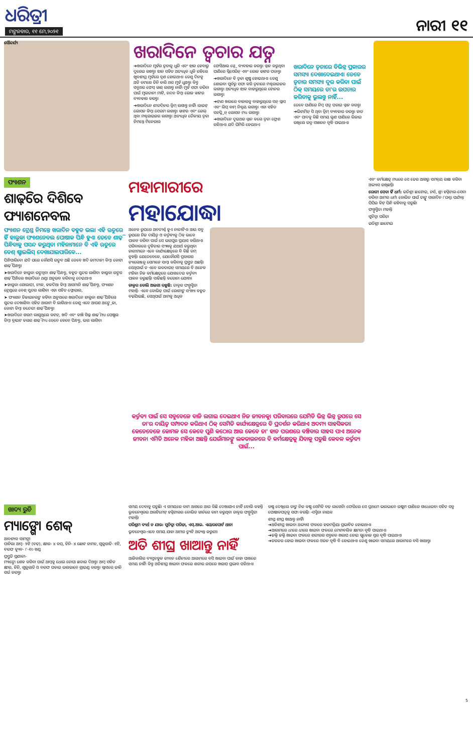ଧରିତ୍ରୀ
ମଙ୍ଗଳବାର, ୧୧ ମେ,୨୦୨୧
ନାରୀ ୧୧
ସୌନ୍ଦର୍ଯ୍ୟ
ଖରାଦିନେ ତ୍ୱଚାର ଯତ୍ନ
➔ଖରାଦିନେ ମୁହଁର ତ୍ୱଚାକୁ ଧୂଳି ଏବଂ ଝାଳ ହେବାରୁ ଦୂରେଇ ରଖନ୍ତୁ। ଝାଳ ସହିତ ଅତ୍ୟଧିକ ଧୂଳି ରହିଲେ ଖୁବଶୀଘ୍ର ମୁହଁରେ ବ୍ରଣ ହୋଇଥାଏ। ତେଣୁ ଦିନକୁ ଅତି କମରେ ତିନି ଚାରି ଥର ମୁହଁ ଧୁଅନ୍ତୁ। କିନ୍ତୁ ସବୁଥର ଫେସ୍ ୱାଶ୍ ଲଗାନ୍ତୁ ନାହିଁ। ମୁହଁ ସଫା କରିବା ପାଇଁ ମୁଲତାନୀ ମାଟି, ଚନ୍ଦନ କିମ୍ବା ରୋଜ ୱାଟର ବ୍ୟବହାର କରନ୍ତୁ।
➔ଖରାଦିନେ ଶୀତଦିନର କ୍ରିମ୍ ଲଗାନ୍ତୁ ନାହିଁ। ଲାଇଟ୍ ଲୋସନ କିମ୍ବା ସେରମ ଲଗାନ୍ତୁ। ୱାଟର ଏବଂ ଜେଲ୍ ଥିବା ମଶ୍ଚରାଇଜର ଲଗାନ୍ତୁ। ଅତ୍ୟଧିକ ତୈଳୀୟ ତ୍ୱଚା ନିମନ୍ତେ ମିନେରାଲ
ଫେସିଆଲ ସ୍ପ୍ରେ ବ୍ୟବହାର କରନ୍ତୁ। ସ୍ନାନ କରୁଥିବା ପାଣିରେ ଗ୍ଲିସେରିନ୍ ଏବଂ ରୋଜ ୱାଟର ପକାନ୍ତୁ।
➔ଖରାଦିନେ ବି ତ୍ୱଚା ଶୁଷ୍କ ହୋଇଥାଏ। ତେଣୁ ଶୋଇବା ପୂର୍ବରୁ ସଫା କରି ତ୍ୱଚାରେ ମଶ୍ଚରାଇଜର ଲଗାନ୍ତୁ। ଅତ୍ୟଧିକ ଝାଳ ବାହାରୁଥିଲେ ଟୋନର ଲଗାନ୍ତୁ।
➔ଟାଣ ଖରାରେ ବାହାରକୁ ବାହାରୁଥିଲେ ସନ୍ ଗ୍ଲାସ ଏବଂ ଲିପ୍ ବାମ୍ ନିଶ୍ଚୟ ଲଗାନ୍ତୁ। ଏହା ସହିତ ସନସ୍କ୍ରିନ୍ ଲୋସନ ମଧ୍ୟ ଲଗାନ୍ତୁ।
➔ଖରାଦିନେ ଦୁଇଥର ସ୍ନାନ କଲେ ତ୍ୱଚା ଫ୍ରେଶ ରହିଥାଏ। ଯଦି ଘିମିରି ହେଉଥାଏ
ଖରାଦିନେ ତ୍ୱଚାରେ ବିଭିନ୍ନ ପ୍ରକାରର ସମସ୍ୟା ଦେଖାଦେଇଥାଏ। ତେବେ ତ୍ୱଚାର ସମସ୍ୟା ଦୂର କରିବା ପାଇଁ ଠିକ୍ ସମୟରେ ତା'ର ଉପଚାର କରିବାକୁ ଭୁଲନ୍ତୁ ନାହିଁ...
ତେବେ ପାଣିରେ ନିମ୍ବ ପତ୍ର ପକାଇ ସ୍ନାନ କରନ୍ତୁ।
➔ଭିଟାମିନ୍ ସି ଥିବା କ୍ରିମ୍ ବ୍ୟବହାର କରନ୍ତୁ। ହାତ ଏବଂ ପାଦକୁ କିଛି ସମୟ ଲୁଣ ପାଣିରେ ଭିଜାଇ ରଖିଲେ ରକ୍ତ ସଞ୍ଚାଳନ ବୃଦ୍ଧି ପାଇଥାଏ।
ଫ୍ୟାଶନ
ଶାଢ଼ିରେ ଦିଶିବେ ଫ୍ୟାଶନେବଲ
ଫ୍ୟାଶନ ଟ୍ରେଣ୍ଡ ନିମନ୍ତେ ଖରାଦିନ ବହୁତ ଭଲ। ଏହି ଋତୁରେ ହିଁ ହାଲୁକା ଫ୍ୟାଶନେବଲ ପୋଷାକ ପିନ୍ଧି ହୁଏ। ତେବେ ଶାଢ଼ି ପିନ୍ଧିବାକୁ ପସନ୍ଦ କରୁଥିବା ମହିଳାମାନେ ବି ଏହି ଋତୁରେ ବେଶ୍ ଷ୍ଟାଇଲିସ୍ ଦେଖାଯାଇପାରିବେ...
ପିନ୍ଧିପାରିବେ। ଯଦି ଘରେ କୌଣସି ଉତ୍ସବ ଅଛି ତେବେ ଖଦି ଜମଦାନୀ କିମ୍ବା କୋଟା ଶାଢ଼ି ପିନ୍ଧନ୍ତୁ।
➤ଖରାଦିନେ ହାଲୁକା ରଙ୍ଗଥିବା ଶାଢ଼ି ପିନ୍ଧନ୍ତୁ, ବହୁତ ସୁନ୍ଦର ଲାଗିବ। ହାଲୁକା ରଙ୍ଗର ଶାଢ଼ି ପିନ୍ଧିଲେ ଖରାଦିନେ ଥଣ୍ଡା ଅନୁଭବ କରିବାକୁ ଦେଇଥାଏ।
➤ହାଲୁକା ଗୋଲାପୀ, ନୀଳ, ହଳଦିଆ କିମ୍ବା ଆସମାନି ଶାଢ଼ି ପିନ୍ଧନ୍ତୁ, ଫ୍ୟାଶନ ଟ୍ରେଣ୍ଡରେ ବେଶ୍ ସୁନ୍ଦର ଲାଗିବ। ଏହା ସହିତ ଫ୍ଲୋରାଲ,
➤ ଫ୍ୟାଶନ ଡିଜାଇନରଙ୍କ କହିବା ଅନୁସାରେ ଖରାଦିନେ ହାଲୁକା ଶାଢ଼ି ପିନ୍ଧିଲେ ସୁନ୍ଦର ଦେଖାଯିବା ସହିତ ଆରାମ ବି ଲାଗିଥାଏ। ତେଣୁ ଏବେ ଆପଣ ଅଙ୍ଗ୍ରେଜା, କୋଟା କିମ୍ବା ଚନ୍ଦେରୀ ଶାଢ଼ି ପିନ୍ଧନ୍ତୁ।
➤ଖରାଦିନେ ଗରମ ଲାଗୁଥିଲେ କଟନ୍, ଖଦି ଏବଂ କାଞ୍ଚି ସିଲ୍କ ଶାଢ଼ି ମଧ୍ୟ ପେଷ୍ଟଲ କିମ୍ବା ବ୍ରାଇଟ କଲର ଶାଢ଼ି ମଧ୍ୟ କେବେ କେବେ ପିନ୍ଧନ୍ତୁ, ଭଲ ଲାଗିବ।
ମହାମାରୀରେ
ମହାଯୋଦ୍ଧା
ଅନେକ ରୂପରେ ଅବତୀର୍ଣ୍ଣ ହୁଏ ନାରୀଟିଏ। ଆଉ ସବୁ ରୂପରେ ନିଜ ଦାୟିତ୍ୱ ଓ କର୍ତ୍ତବ୍ୟକୁ ଠିକ୍ ଭାବେ ପାଳନ କରିବା ପାଇଁ ସେ ଭରପୂର ପ୍ରୟାସ କରିଥାଏ। ପରିବାରରେ ଦୁହିତାର ସଂଜ୍ଞାକୁ ଯଥାର୍ଥ କରୁଥିବା ନାରୀମାନେ ଏବେ କାର୍ଯ୍ୟକ୍ଷେତ୍ରରେ ବି କିଛି କମ୍ ନୁହନ୍ତି। ଯେତେବେଳେ, ଯେକୌଣସି ପ୍ରକାରର ଚ୍ୟାଲେଞ୍ଜକୁ ସେମାନେ ସାମ୍ନା କରିବାକୁ ପ୍ରସ୍ତୁତ ଅଛନ୍ତି। ସେଥିପାଇଁ ତ ଏବେ ଲକଡାଉନ୍ ସମୟରେ ବି ଅନେକ ମହିଳା ନିଜ କର୍ମକ୍ଷେତ୍ରରେ ଯୋଗଦେଇ କର୍ତ୍ତବ୍ୟ ପାଳନ କରୁଛନ୍ତି। ସାଜିଛନ୍ତି କରୋନା ଯୋଦ୍ଧା।
ଡାକ୍ତର ବୋଲି ଅଲଗା ରହୁଛି: ଡାକ୍ତର ଫଲ୍ଗୁସ୍ମିତା ମହାନ୍ତି- ଏବେ କୋଭିଡ୍ ପାଇଁ ରୋଗୀଙ୍କ ସଂଖ୍ୟା ବହୁତ ବଢ଼ିଯାଇଛି, ସେଥିପାଇଁ ଆମକୁ ଅଧିକ
କର୍ତ୍ତବ୍ୟ ପାଇଁ ସେ ସବୁବେଳେ ବାଜି ଲଗାଇ ଦେଇଥାଏ ନିଜ ଜୀବନକୁ। ପରିବାରରେ ଯେମିତି ଭିନ୍ନ ଭିନ୍ନ ରୂପରେ ସେ ତା'ର ଦାୟିତ୍ୱ ସମ୍ପାଦନ କରିଥାଏ ଠିକ୍ ସେମିତି କାର୍ଯ୍ୟକ୍ଷେତ୍ରରେ ବି ପ୍ରଦର୍ଶନ କରିଥାଏ ଅଦମ୍ୟ ସାହସିକତା। କେତେବେଳେ କୋମଳ ସେ କେବେ ପୁଣି କଠୋର ଆଉ କେବେ ତା' ହାତ ପରଶରେ ବଞ୍ଚିବାର ସାହସ ପାଏ ଅନେକ ଜୀବନ। ଏମିତି ଅନେକ ମହିଳା ଅଛନ୍ତି ଯେଉଁମାନଙ୍କୁ ଲକଡାଉନରେ ବି କର୍ମକ୍ଷେତ୍ରକୁ ଯିବାକୁ ପଡୁଛି କେବଳ କର୍ତ୍ତବ୍ୟ ପାଇଁ...
ଏବଂ କର୍ମକ୍ଷେତ୍ର ମଧ୍ୟରେ ସେ ଢେର ଆଗରୁ ସମନ୍ୱୟ ରକ୍ଷା କରିବା ଅଭ୍ୟାସ ରଖିଛନ୍ତି।
ରୋଗୀ ସେବା ହିଁ ଧର୍ମ: ଇତିଶ୍ରୀ ଛାଟୋଇ, ନର୍ସ, ଶ୍ରୀ ହସ୍ପିଟାଲ-ସେବା କରିବା ଆମର ଧର୍ମ। କୋଭିଡ ପାଇଁ ତାଙ୍କୁ ସାରାଦିନ ୮ଘଣ୍ଟା ପର୍ଯ୍ୟନ୍ତ ପିପିଇ କିଟ୍ ପିନ୍ଧି ରହିବାକୁ ପଡୁଛି।
ଫଲ୍ଗୁସ୍ମିତା ମହାନ୍ତି
ସୁଚିତ୍ରା ପରିଡ଼ା
ଇତିଶ୍ରୀ ଛାଟୋଇ
ଖାଦ୍ୟ ରୁଚି
ମ୍ୟାଙ୍ଗୋ ଶେକ୍
ଆବଶ୍ୟକ ସାମଗ୍ରୀ
ପାଚିଲା ଆମ୍ବ- ୨ଟି (ବଡ଼), କ୍ଷୀର- ୪ କପ୍, ଚିନି- ୪ ଛୋଟ ଚାମଚ, ଗୁଜୁରାତି- ୧ଟି, ବରଫ କ୍ୟୁବ- ୮-୧୦ ଖଣ୍ଡ
ପ୍ରସ୍ତୁତି ପ୍ରଣାଳୀ-
ମ୍ୟାଙ୍ଗୋ ଶେକ କରିବା ପାଇଁ ଆମ୍ବକୁ ଧୋଇ ଚୋପା ଛଡାଇ ଦିଅନ୍ତୁ। ଆମ୍ବ ସହିତ କ୍ଷୀର, ଚିନି, ଗୁଜୁରାତି ଓ ବରଫ ପକାଇ ଭଲଭାବେ ଗ୍ରାଇଣ୍ଡ କରନ୍ତୁ। ଗ୍ଲାସରେ ଢାଳି ସର୍ଭ କରନ୍ତୁ।
ସମୟ ଦେବାକୁ ପଡୁଛି। ଏ ସମୟରେ କାମ ଆଗରେ ଆଉ କିଛି ଦେଖାଯାଏ ନାହିଁ ବୋଲି କହନ୍ତି ଭୁବନେଶ୍ୱରର ଅଲଟିମେଟ୍ ହସ୍ପିଟାଲର କୋଭିଡ ୱାର୍ଡରେ କାମ କରୁଥିବା ଡାକ୍ତର ଫଲ୍ଗୁସ୍ମିତା ମହାନ୍ତି।
ପରିଶ୍ରମ ବ୍ୟର୍ଥ ନ ଯାଉ: ସୁଚିତ୍ରା ପରିଡ଼ା, ଏସ୍.ଆଇ. ଏୟାରପୋର୍ଟ ଥାନା
ଭୁବନେଶ୍ୱର-ଏବେ ସମୟ ଯାହା ଆମର ଡ୍ୟୁଟି ଅତ୍ୟନ୍ତ ଜରୁରୀ।
ଅତି ଶୀଘ୍ର ଖାଆନ୍ତୁ ନାହିଁ
ଆଜିକାଲିର ବ୍ୟସ୍ତବହୁଳ ଜୀବନ ଶୈଳୀରେ ଆରାମରେ ବସି ଖାଇବା ପାଇଁ କାହା ପାଖରେ ସମୟ ନାହିଁ। କିନ୍ତୁ ଅତିଶୀଘ୍ର ଖାଇବା ଫଳରେ ଶରୀର ଉପରେ ଖରାପ ପ୍ରଭାବ ପଡିଥାଏ।
କଷ୍ଟ ଦେଖିଲେ ତାଙ୍କ ନିଜ କଷ୍ଟ ସେମିତି ବଡ଼ ଲାଗେନି। ଫେରିଲେ ସେ ପ୍ରଥମେ ଭଲଭାବେ ଉଷୁମ ପାଣିରେ ଗାଧୋଇବା ସହିତ ସବୁ ପୋଷାକପତ୍ରକୁ ସଫା କରନ୍ତି। -ସସ୍ମିତା ନାୟକ
ଶୀଘ୍ର ଶୀଘ୍ର ଖାଆନ୍ତୁ ନାହିଁ।
➔ଅତିଶୀଘ୍ର ଖାଇବା ଅଭ୍ୟାସ ଫଳରେ ହଜମକ୍ରିୟା ପ୍ରଭାବିତ ହୋଇଥାଏ।
➔ଆରାମରେ ଧୀରେ ଧୀରେ ଖାଇବା ଫଳରେ ମେଟାବଲିକ କ୍ଷମତା ବୃଦ୍ଧି ପାଇଥାଏ।
➔ଜଲ୍ଦି ଜଲ୍ଦି ଖାଇବା ଫଳରେ ଶରୀରର ସନ୍ତୁଳନ ଖରାପ ହୋଇ ଗ୍ଲୁକୋଜ ସ୍ତର ବୃଦ୍ଧି ପାଇଥାଏ।
➔ତରତର ହୋଇ ଖାଇବା ଫଳରେ ଓଜନ ବୃଦ୍ଧି ବି ହୋଇଥାଏ। ତେଣୁ ଖାଇବା ସମୟରେ ଆରାମରେ ବସି ଖାଆନ୍ତୁ।
5